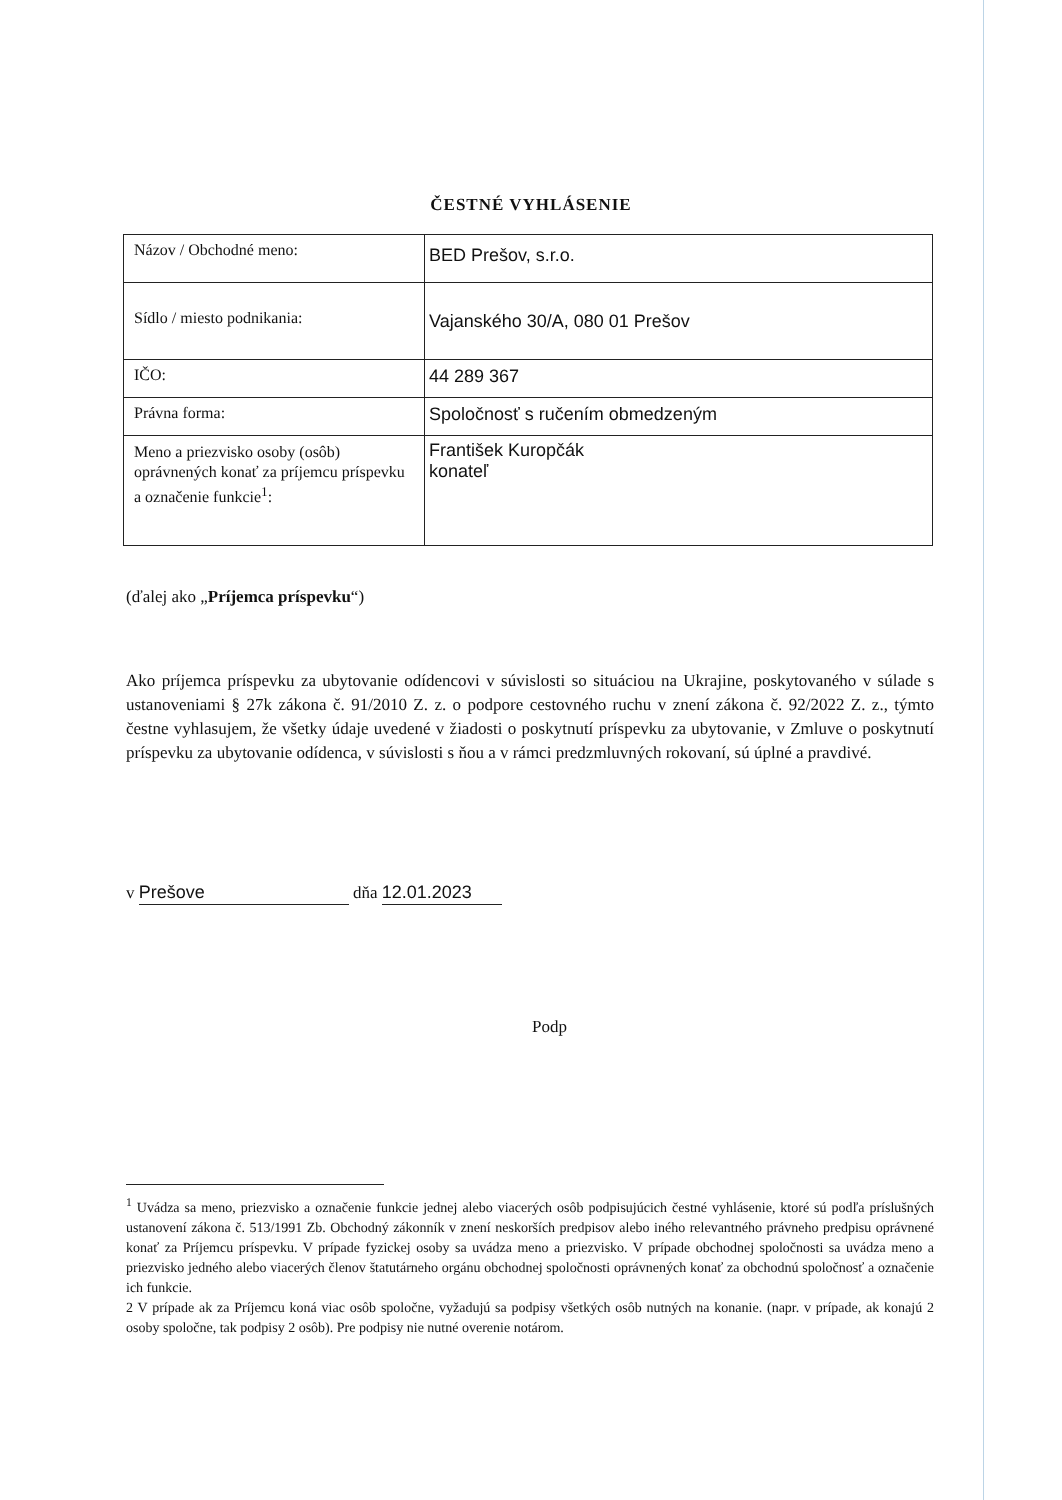ČESTNÉ VYHLÁSENIE
| Názov / Obchodné meno: | BED Prešov, s.r.o. |
| Sídlo / miesto podnikania: | Vajanského 30/A, 080 01 Prešov |
| IČO: | 44 289 367 |
| Právna forma: | Spoločnosť s ručením obmedzeným |
| Meno a priezvisko osoby (osôb) oprávnených konať za príjemcu príspevku a označenie funkcie<sup>1</sup>: | František Kuropčák konateľ |
(ďalej ako „Príjemca príspevku“)
Ako príjemca príspevku za ubytovanie odídencovi v súvislosti so situáciou na Ukrajine, poskytovaného v súlade s ustanoveniami § 27k zákona č. 91/2010 Z. z. o podpore cestovného ruchu v znení zákona č. 92/2022 Z. z., týmto čestne vyhlasujem, že všetky údaje uvedené v žiadosti o poskytnutí príspevku za ubytovanie, v Zmluve o poskytnutí príspevku za ubytovanie odídenca, v súvislosti s ňou a v rámci predzmluvných rokovaní, sú úplné a pravdivé.
v Prešove dňa 12.01.2023
Podp
<sup>1</sup> Uvádza sa meno, priezvisko a označenie funkcie jednej alebo viacerých osôb podpisujúcich čestné vyhlásenie, ktoré sú podľa príslušných ustanovení zákona č. 513/1991 Zb. Obchodný zákonník v znení neskorších predpisov alebo iného relevantného právneho predpisu oprávnené konať za Príjemcu príspevku. V prípade fyzickej osoby sa uvádza meno a priezvisko. V prípade obchodnej spoločnosti sa uvádza meno a priezvisko jedného alebo viacerých členov štatutárneho orgánu obchodnej spoločnosti oprávnených konať za obchodnú spoločnosť a označenie ich funkcie.
2 V prípade ak za Príjemcu koná viac osôb spoločne, vyžadujú sa podpisy všetkých osôb nutných na konanie. (napr. v prípade, ak konajú 2 osoby spoločne, tak podpisy 2 osôb). Pre podpisy nie nutné overenie notárom.